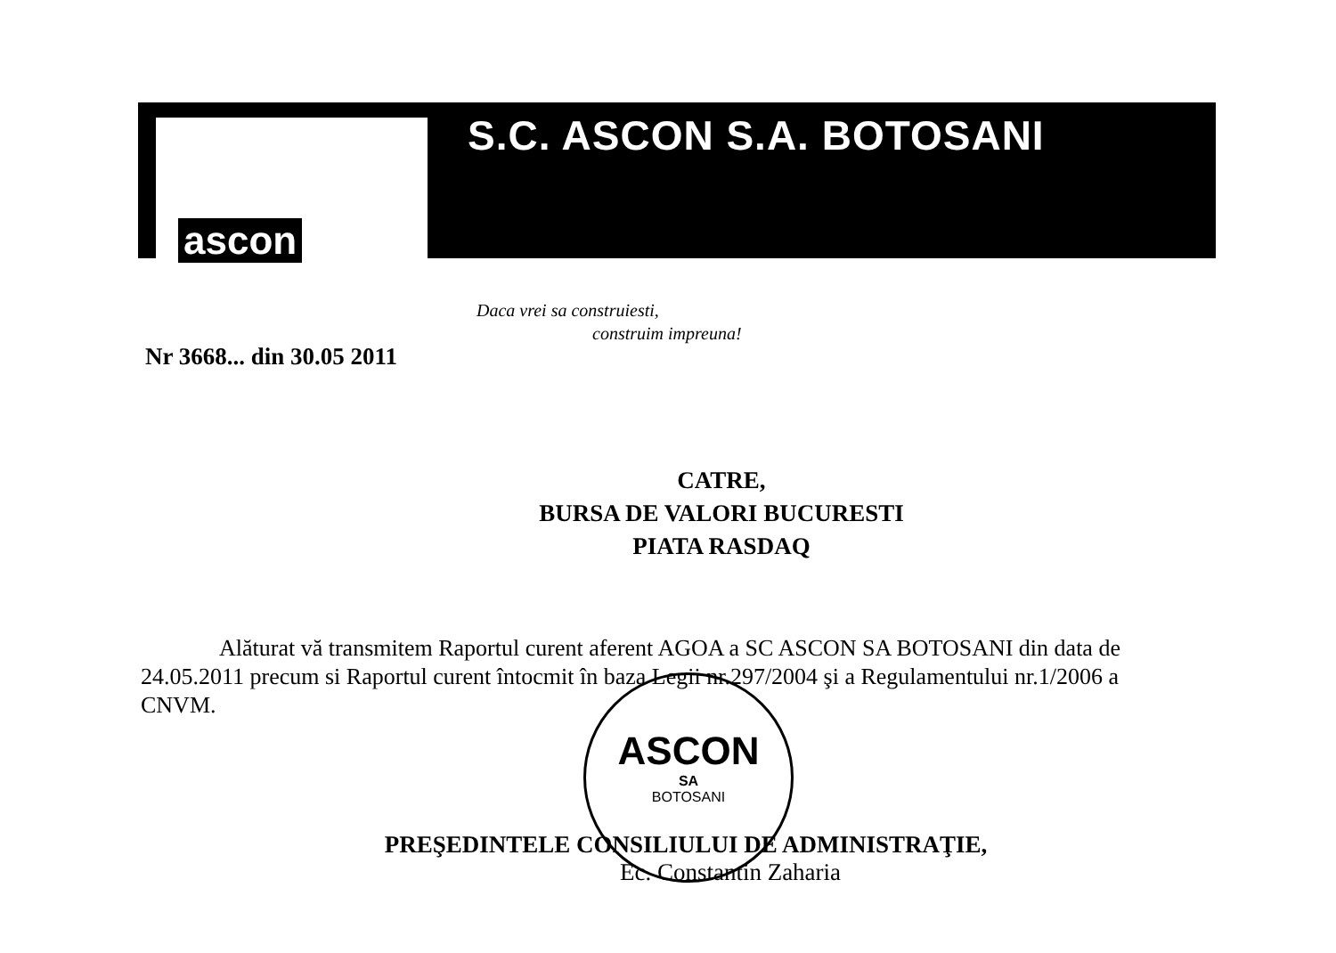ascon
S.C. ASCON S.A. BOTOSANI
Daca vrei sa construiesti,
construim impreuna!
ASCON
SA
BOTOSANI
Nr 3668... din 30.05 2011
CATRE,
BURSA DE VALORI BUCURESTI
PIATA RASDAQ
Alăturat vă transmitem Raportul curent aferent AGOA a SC ASCON SA BOTOSANI din data de 24.05.2011 precum si Raportul curent întocmit în baza Legii nr.297/2004 şi a Regulamentului nr.1/2006 a CNVM.
PREŞEDINTELE CONSILIULUI DE ADMINISTRAŢIE,
Ec. Constantin Zaharia